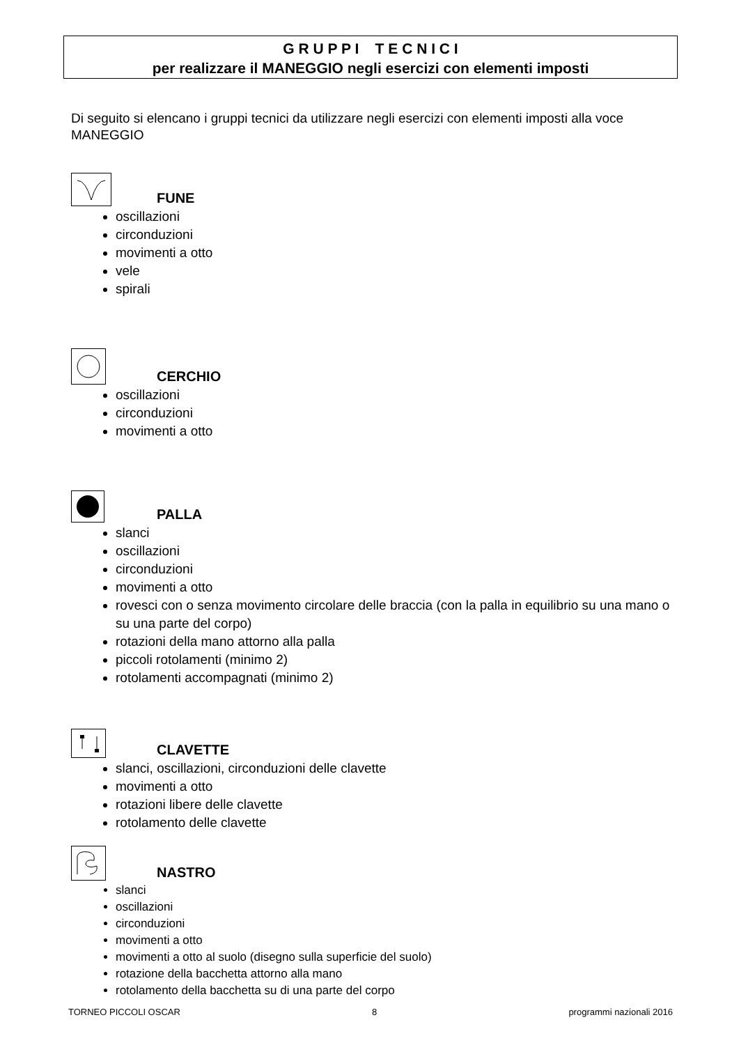G R U P P I T E C N I C I
per realizzare il MANEGGIO negli esercizi con elementi imposti
Di seguito si elencano i gruppi tecnici da utilizzare negli esercizi con elementi imposti alla voce MANEGGIO
FUNE
oscillazioni
circonduzioni
movimenti a otto
vele
spirali
CERCHIO
oscillazioni
circonduzioni
movimenti a otto
PALLA
slanci
oscillazioni
circonduzioni
movimenti a otto
rovesci con o senza movimento circolare delle braccia (con la palla in equilibrio su una mano o su una parte del corpo)
rotazioni della mano attorno alla palla
piccoli rotolamenti (minimo 2)
rotolamenti accompagnati (minimo 2)
CLAVETTE
slanci, oscillazioni, circonduzioni delle clavette
movimenti a otto
rotazioni libere delle clavette
rotolamento delle clavette
NASTRO
slanci
oscillazioni
circonduzioni
movimenti a otto
movimenti a otto al suolo (disegno sulla superficie del suolo)
rotazione della bacchetta attorno alla mano
rotolamento della bacchetta su di una parte del corpo
TORNEO PICCOLI OSCAR 8 programmi nazionali 2016